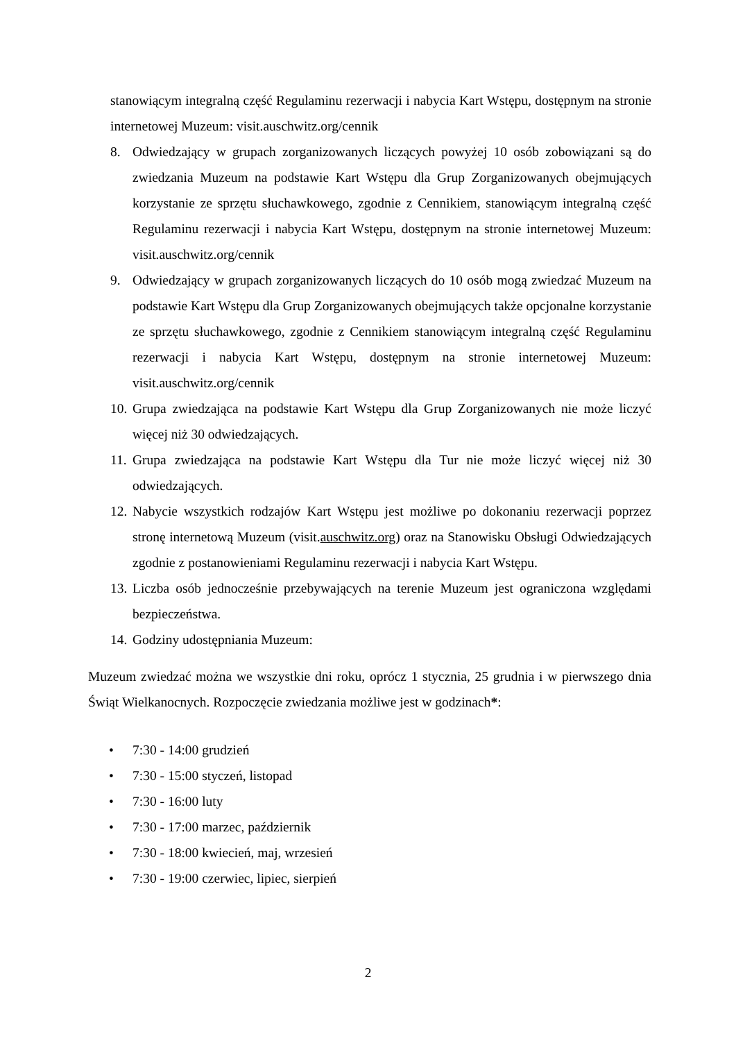stanowiącym integralną część Regulaminu rezerwacji i nabycia Kart Wstępu, dostępnym na stronie internetowej Muzeum: visit.auschwitz.org/cennik
8. Odwiedzający w grupach zorganizowanych liczących powyżej 10 osób zobowiązani są do zwiedzania Muzeum na podstawie Kart Wstępu dla Grup Zorganizowanych obejmujących korzystanie ze sprzętu słuchawkowego, zgodnie z Cennikiem, stanowiącym integralną część Regulaminu rezerwacji i nabycia Kart Wstępu, dostępnym na stronie internetowej Muzeum: visit.auschwitz.org/cennik
9. Odwiedzający w grupach zorganizowanych liczących do 10 osób mogą zwiedzać Muzeum na podstawie Kart Wstępu dla Grup Zorganizowanych obejmujących także opcjonalne korzystanie ze sprzętu słuchawkowego, zgodnie z Cennikiem stanowiącym integralną część Regulaminu rezerwacji i nabycia Kart Wstępu, dostępnym na stronie internetowej Muzeum: visit.auschwitz.org/cennik
10. Grupa zwiedzająca na podstawie Kart Wstępu dla Grup Zorganizowanych nie może liczyć więcej niż 30 odwiedzających.
11. Grupa zwiedzająca na podstawie Kart Wstępu dla Tur nie może liczyć więcej niż 30 odwiedzających.
12. Nabycie wszystkich rodzajów Kart Wstępu jest możliwe po dokonaniu rezerwacji poprzez stronę internetową Muzeum (visit.auschwitz.org) oraz na Stanowisku Obsługi Odwiedzających zgodnie z postanowieniami Regulaminu rezerwacji i nabycia Kart Wstępu.
13. Liczba osób jednocześnie przebywających na terenie Muzeum jest ograniczona względami bezpieczeństwa.
14. Godziny udostępniania Muzeum:
Muzeum zwiedzać można we wszystkie dni roku, oprócz 1 stycznia, 25 grudnia i w pierwszego dnia Świąt Wielkanocnych. Rozpoczęcie zwiedzania możliwe jest w godzinach*:
• 7:30 - 14:00 grudzień
• 7:30 - 15:00 styczeń, listopad
• 7:30 - 16:00 luty
• 7:30 - 17:00 marzec, październik
• 7:30 - 18:00 kwiecień, maj, wrzesień
• 7:30 - 19:00 czerwiec, lipiec, sierpień
2